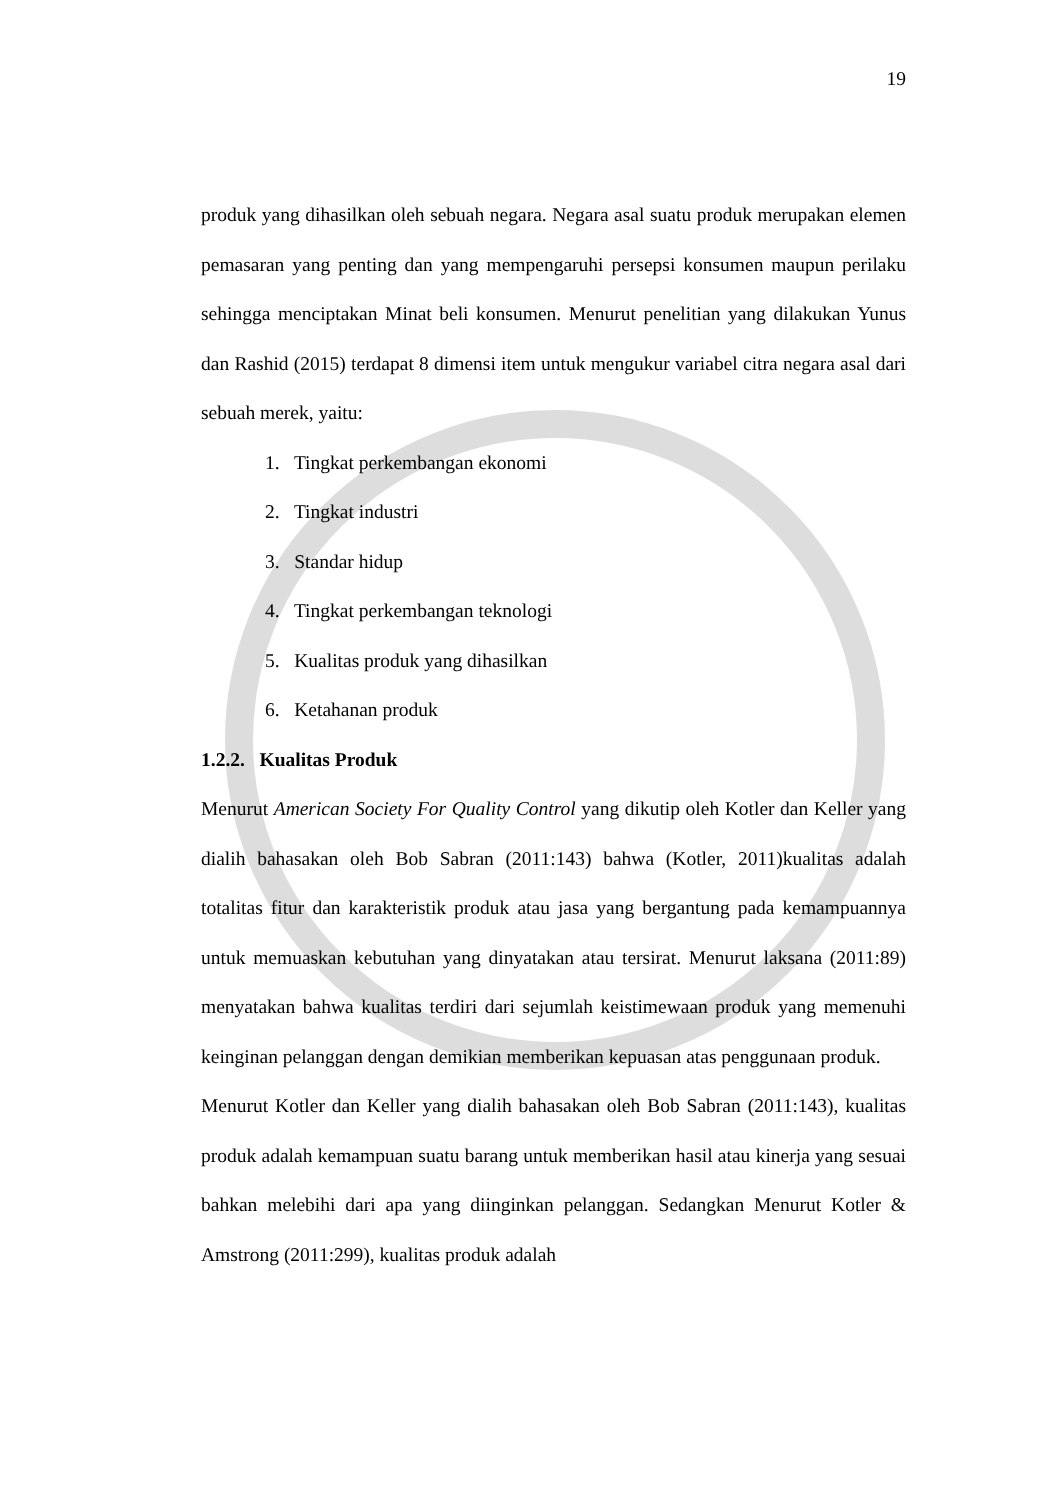19
produk yang dihasilkan oleh sebuah negara. Negara asal suatu produk merupakan elemen pemasaran yang penting dan yang mempengaruhi persepsi konsumen maupun perilaku sehingga menciptakan Minat beli konsumen. Menurut penelitian yang dilakukan Yunus dan Rashid (2015) terdapat 8 dimensi item untuk mengukur variabel citra negara asal dari sebuah merek, yaitu:
1. Tingkat perkembangan ekonomi
2. Tingkat industri
3. Standar hidup
4. Tingkat perkembangan teknologi
5. Kualitas produk yang dihasilkan
6. Ketahanan produk
1.2.2. Kualitas Produk
Menurut American Society For Quality Control yang dikutip oleh Kotler dan Keller yang dialih bahasakan oleh Bob Sabran (2011:143) bahwa (Kotler, 2011)kualitas adalah totalitas fitur dan karakteristik produk atau jasa yang bergantung pada kemampuannya untuk memuaskan kebutuhan yang dinyatakan atau tersirat. Menurut laksana (2011:89) menyatakan bahwa kualitas terdiri dari sejumlah keistimewaan produk yang memenuhi keinginan pelanggan dengan demikian memberikan kepuasan atas penggunaan produk.
Menurut Kotler dan Keller yang dialih bahasakan oleh Bob Sabran (2011:143), kualitas produk adalah kemampuan suatu barang untuk memberikan hasil atau kinerja yang sesuai bahkan melebihi dari apa yang diinginkan pelanggan. Sedangkan Menurut Kotler & Amstrong (2011:299), kualitas produk adalah